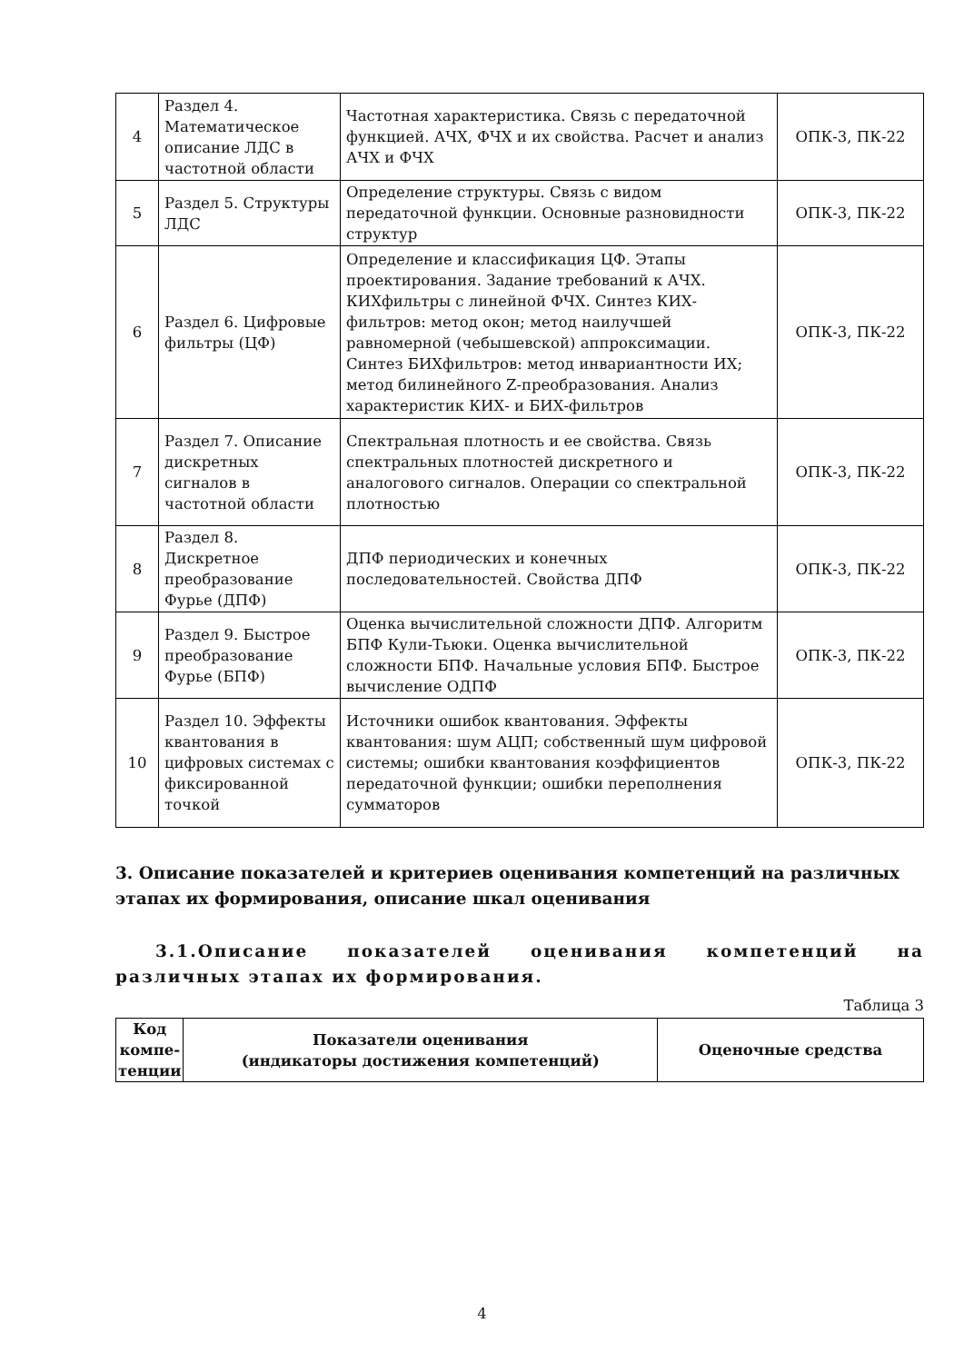| 4 | Раздел 4. Математическое описание ЛДС в частотной области | Частотная характеристика. Связь с передаточной функцией. АЧХ, ФЧХ и их свойства. Расчет и анализ АЧХ и ФЧХ | ОПК-3, ПК-22 |
| 5 | Раздел 5. Структуры ЛДС | Определение структуры. Связь с видом передаточной функции. Основные разновидности структур | ОПК-3, ПК-22 |
| 6 | Раздел 6. Цифровые фильтры (ЦФ) | Определение и классификация ЦФ. Этапы проектирования. Задание требований к АЧХ. КИХфильтры с линейной ФЧХ. Синтез КИХ-фильтров: метод окон; метод наилучшей равномерной (чебышевской) аппроксимации. Синтез БИХфильтров: метод инвариантности ИХ; метод билинейного Z-преобразования. Анализ характеристик КИХ- и БИХ-фильтров | ОПК-3, ПК-22 |
| 7 | Раздел 7. Описание дискретных сигналов в частотной области | Спектральная плотность и ее свойства. Связь спектральных плотностей дискретного и аналогового сигналов. Операции со спектральной плотностью | ОПК-3, ПК-22 |
| 8 | Раздел 8. Дискретное преобразование Фурье (ДПФ) | ДПФ периодических и конечных последовательностей. Свойства ДПФ | ОПК-3, ПК-22 |
| 9 | Раздел 9. Быстрое преобразование Фурье (БПФ) | Оценка вычислительной сложности ДПФ. Алгоритм БПФ Кули-Тьюки. Оценка вычислительной сложности БПФ. Начальные условия БПФ. Быстрое вычисление ОДПФ | ОПК-3, ПК-22 |
| 10 | Раздел 10. Эффекты квантования в цифровых системах с фиксированной точкой | Источники ошибок квантования. Эффекты квантования: шум АЦП; собственный шум цифровой системы; ошибки квантования коэффициентов передаточной функции; ошибки переполнения сумматоров | ОПК-3, ПК-22 |
3. Описание показателей и критериев оценивания компетенций на различных этапах их формирования, описание шкал оценивания
3.1.Описание показателей оценивания компетенций на различных этапах их формирования.
Таблица 3
| Код компе-тенции | Показатели оценивания (индикаторы достижения компетенций) | Оценочные средства |
| --- | --- | --- |
4